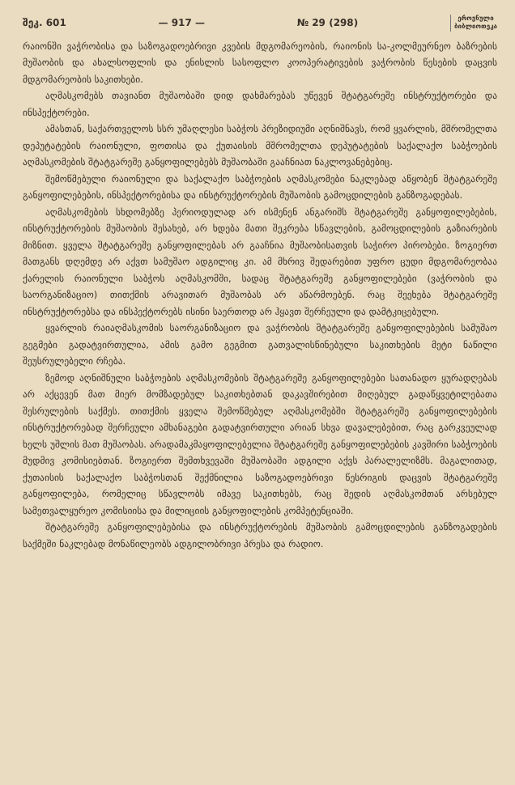შეკ. 601 — 917 — № 29 (298) ეროვნული
ბიბლიოთეკა
რაიონში ვაჭრობისა და საზოგადოებრივი კვების მდგომარეობის, რაიონის სა-კოლმეურნეო ბაზრების მუშაობის და ახალსოფლის და ენისლის სასოფლო კოოპერატივების ვაჭრობის წესების დაცვის მდგომარეობის საკითხები.
აღმასკომებს თავიანთ მუშაობაში დიდ დახმარებას უწევენ შტატგარეშე ინსტრუქტორები და ინსპექტორები.
ამასთან, საქართველოს სსრ უმაღლესი საბჭოს პრეზიდიუმი აღნიშნავს, რომ ყვარლის, მშრომელთა დეპუტატების რაიონული, ფოთისა და ქუთაისის მშრომელთა დეპუტატების საქალაქო საბჭოების აღმასკომების შტატგარეშე განყოფილებებს მუშაობაში გააჩნიათ ნაკლოვანებებიც.
შემოწმებული რაიონული და საქალაქო საბჭოების აღმასკომები ნაკლებად აწყობენ შტატგარეშე განყოფილებების, ინსპექტორებისა და ინსტრუქტორების მუშაობის გამოცდილების განზოგადებას.
აღმასკომების სხდომებზე პერიოდულად არ ისმენენ ანგარიშს შტატგარეშე განყოფილებების, ინსტრუქტორების მუშაობის შესახებ, არ ხდება მათი შეკრება სწავლების, გამოცდილების გაზიარების მიზნით. ყველა შტატგარეშე განყოფილებას არ გააჩნია მუშაობისათვის საჭირო პირობები. ზოგიერთ მათგანს დღემდე არ აქვთ სამუშაო ადგილიც კი. ამ მხრივ შედარებით უფრო ცუდი მდგომარეობაა ქარელის რაიონული საბჭოს აღმასკომში, სადაც შტატგარეშე განყოფილებები (ვაჭრობის და საორგანიზაციო) თითქმის არავითარ მუშაობას არ აწარმოებენ. რაც შეეხება შტატგარეშე ინსტრუქტორებსა და ინსპექტორებს ისინი საერთოდ არ ჰყავთ შერჩეული და დამტკიცებული.
ყვარლის რაიაღმასკომის საორგანიზაციო და ვაჭრობის შტატგარეშე განყოფილებების სამუშაო გეგმები გადატვირთულია, ამის გამო გეგმით გათვალისწინებული საკითხების მეტი ნაწილი შეუსრულებელი რჩება.
ზემოდ აღნიშნული საბჭოების აღმასკომების შტატგარეშე განყოფილებები სათანადო ყურადღებას არ აქცევენ მათ მიერ მომზადებულ საკითხებთან დაკავშირებით მიღებულ გადაწყვეტილებათა შესრულების საქმეს. თითქმის ყველა შემოწმებულ აღმასკომებში შტატგარეშე განყოფილებების ინსტრუქტორებად შერჩეული ამხანაგები გადატვირთული არიან სხვა დავალებებით, რაც გარკვეულად ხელს უშლის მათ მუშაობას. არადამაკმაყოფილებელია შტატგარეშე განყოფილებების კავშირი საბჭოების მუდმივ კომისიებთან. ზოგიერთ შემთხვევაში მუშაობაში ადგილი აქვს პარალელიზმს. მაგალითად, ქუთაისის საქალაქო საბჭოსთან შექმნილია საზოგადოებრივი წესრიგის დაცვის შტატგარეშე განყოფილება, რომელიც სწავლობს იმავე საკითხებს, რაც შედის აღმასკომთან არსებულ სამეთვალყურეო კომისიისა და მილიციის განყოფილების კომპეტენციაში.
შტატგარეშე განყოფილებებისა და ინსტრუქტორების მუშაობის გამოცდილების განზოგადების საქმეში ნაკლებად მონაწილეობს ადგილობრივი პრესა და რადიო.